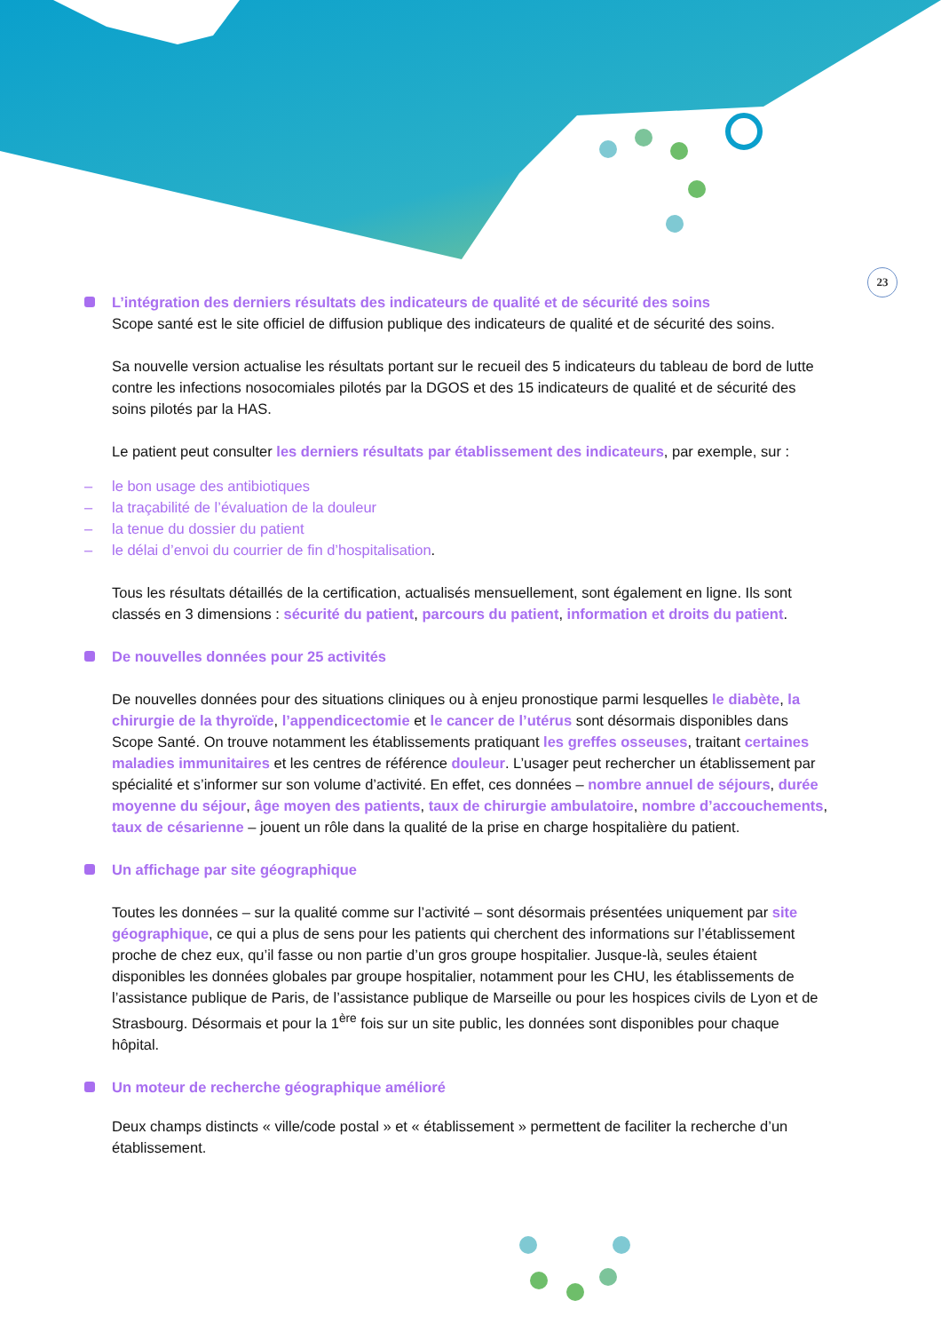23
L’intégration des derniers résultats des indicateurs de qualité et de sécurité des soins
Scope santé est le site officiel de diffusion publique des indicateurs de qualité et de sécurité des soins.
Sa nouvelle version actualise les résultats portant sur le recueil des 5 indicateurs du tableau de bord de lutte contre les infections nosocomiales pilotés par la DGOS et des 15 indicateurs de qualité et de sécurité des soins pilotés par la HAS.
Le patient peut consulter les derniers résultats par établissement des indicateurs, par exemple, sur :
– le bon usage des antibiotiques
– la traçabilité de l’évaluation de la douleur
– la tenue du dossier du patient
– le délai d’envoi du courrier de fin d’hospitalisation.
Tous les résultats détaillés de la certification, actualisés mensuellement, sont également en ligne. Ils sont classés en 3 dimensions : sécurité du patient, parcours du patient, information et droits du patient.
De nouvelles données pour 25 activités
De nouvelles données pour des situations cliniques ou à enjeu pronostique parmi lesquelles le diabète, la chirurgie de la thyroïde, l’appendicectomie et le cancer de l’utérus sont désormais disponibles dans Scope Santé. On trouve notamment les établissements pratiquant les greffes osseuses, traitant certaines maladies immunitaires et les centres de référence douleur. L’usager peut rechercher un établissement par spécialité et s’informer sur son volume d’activité. En effet, ces données – nombre annuel de séjours, durée moyenne du séjour, âge moyen des patients, taux de chirurgie ambulatoire, nombre d’accouchements, taux de césarienne – jouent un rôle dans la qualité de la prise en charge hospitalière du patient.
Un affichage par site géographique
Toutes les données – sur la qualité comme sur l’activité – sont désormais présentées uniquement par site géographique, ce qui a plus de sens pour les patients qui cherchent des informations sur l’établissement proche de chez eux, qu’il fasse ou non partie d’un gros groupe hospitalier. Jusque-là, seules étaient disponibles les données globales par groupe hospitalier, notamment pour les CHU, les établissements de l’assistance publique de Paris, de l’assistance publique de Marseille ou pour les hospices civils de Lyon et de Strasbourg. Désormais et pour la 1<sup>ère</sup> fois sur un site public, les données sont disponibles pour chaque hôpital.
Un moteur de recherche géographique amélioré
Deux champs distincts « ville/code postal » et « établissement » permettent de faciliter la recherche d’un établissement.